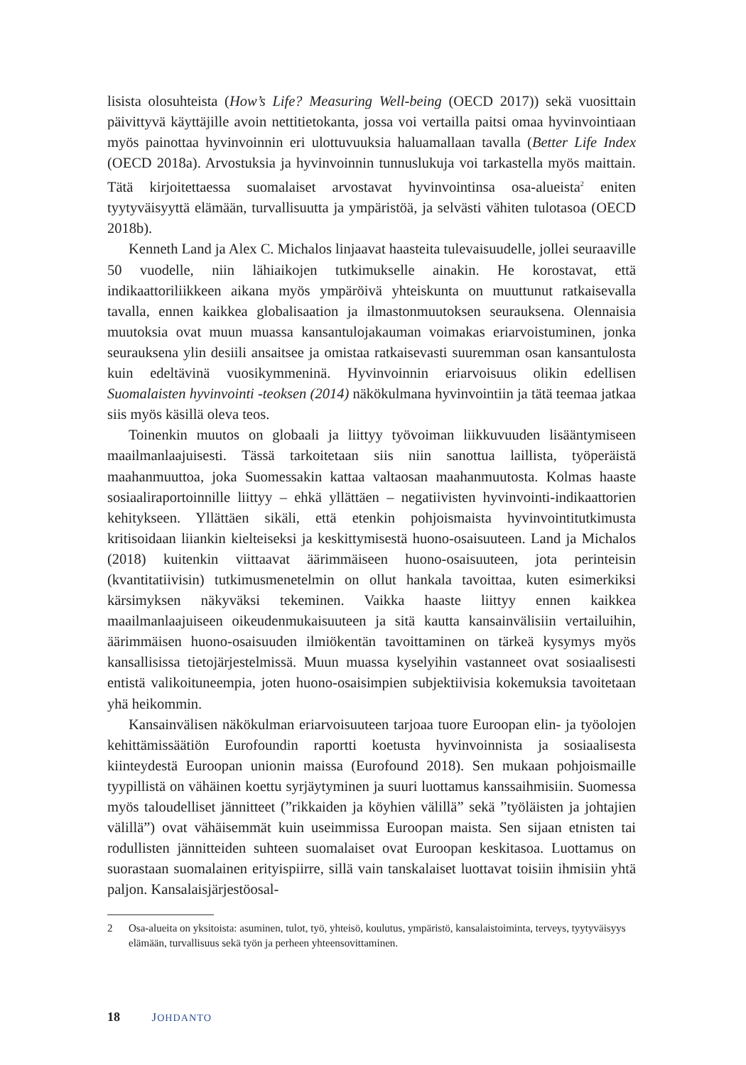lisista olosuhteista (How’s Life? Measuring Well-being (OECD 2017)) sekä vuosittain päivittyvä käyttäjille avoin nettitietokanta, jossa voi vertailla paitsi omaa hyvinvointiaan myös painottaa hyvinvoinnin eri ulottuvuuksia haluamallaan tavalla (Better Life Index (OECD 2018a). Arvostuksia ja hyvinvoinnin tunnuslukuja voi tarkastella myös maittain. Tätä kirjoitettaessa suomalaiset arvostavat hyvinvointinsa osa-alueista<sup>2</sup> eniten tyytyväisyyttä elämään, turvallisuutta ja ympäristöä, ja selvästi vähiten tulotasoa (OECD 2018b).
Kenneth Land ja Alex C. Michalos linjaavat haasteita tulevaisuudelle, jollei seuraaville 50 vuodelle, niin lähiaikojen tutkimukselle ainakin. He korostavat, että indikaattoriliikkeen aikana myös ympäröivä yhteiskunta on muuttunut ratkaisevalla tavalla, ennen kaikkea globalisaation ja ilmastonmuutoksen seurauksena. Olennaisia muutoksia ovat muun muassa kansantulojakauman voimakas eriarvoistuminen, jonka seurauksena ylin desiili ansaitsee ja omistaa ratkaisevasti suuremman osan kansantulosta kuin edeltävinä vuosikymmeninä. Hyvinvoinnin eriarvoisuus olikin edellisen Suomalaisten hyvinvointi -teoksen (2014) näkökulmana hyvinvointiin ja tätä teemaa jatkaa siis myös käsillä oleva teos.
Toinenkin muutos on globaali ja liittyy työvoiman liikkuvuuden lisääntymiseen maailmanlaajuisesti. Tässä tarkoitetaan siis niin sanottua laillista, työperäistä maahanmuuttoa, joka Suomessakin kattaa valtaosan maahanmuutosta. Kolmas haaste sosiaaliraportoinnille liittyy – ehkä yllättäen – negatiivisten hyvinvointi-indikaattorien kehitykseen. Yllättäen sikäli, että etenkin pohjoismaista hyvinvointitutkimusta kritisoidaan liiankin kielteiseksi ja keskittymisestä huono-osaisuuteen. Land ja Michalos (2018) kuitenkin viittaavat äärimmäiseen huono-osaisuuteen, jota perinteisin (kvantitatiivisin) tutkimusmenetelmin on ollut hankala tavoittaa, kuten esimerkiksi kärsimyksen näkyväksi tekeminen. Vaikka haaste liittyy ennen kaikkea maailmanlaajuiseen oikeudenmukaisuuteen ja sitä kautta kansainvälisiin vertailuihin, äärimmäisen huono-osaisuuden ilmiökentän tavoittaminen on tärkeä kysymys myös kansallisissa tietojärjestelmissä. Muun muassa kyselyihin vastanneet ovat sosiaalisesti entistä valikoituneempia, joten huono-osaisimpien subjektiivisia kokemuksia tavoitetaan yhä heikommin.
Kansainvälisen näkökulman eriarvoisuuteen tarjoaa tuore Euroopan elin- ja työolojen kehittämissäätiön Eurofoundin raportti koetusta hyvinvoinnista ja sosiaalisesta kiinteydestä Euroopan unionin maissa (Eurofound 2018). Sen mukaan pohjoismaille tyypillistä on vähäinen koettu syrjäytyminen ja suuri luottamus kanssaihmisiin. Suomessa myös taloudelliset jännitteet (”rikkaiden ja köyhien välillä” sekä ”työläisten ja johtajien välillä”) ovat vähäisemmät kuin useimmissa Euroopan maista. Sen sijaan etnisten tai rodullisten jännitteiden suhteen suomalaiset ovat Euroopan keskitasoa. Luottamus on suorastaan suomalainen erityispiirre, sillä vain tanskalaiset luottavat toisiin ihmisiin yhtä paljon. Kansalaisjärjestöosal-
2 Osa-alueita on yksitoista: asuminen, tulot, työ, yhteisö, koulutus, ympäristö, kansalaistoiminta, terveys, tyytyväisyys elämään, turvallisuus sekä työn ja perheen yhteensovittaminen.
18 JOHDANTO